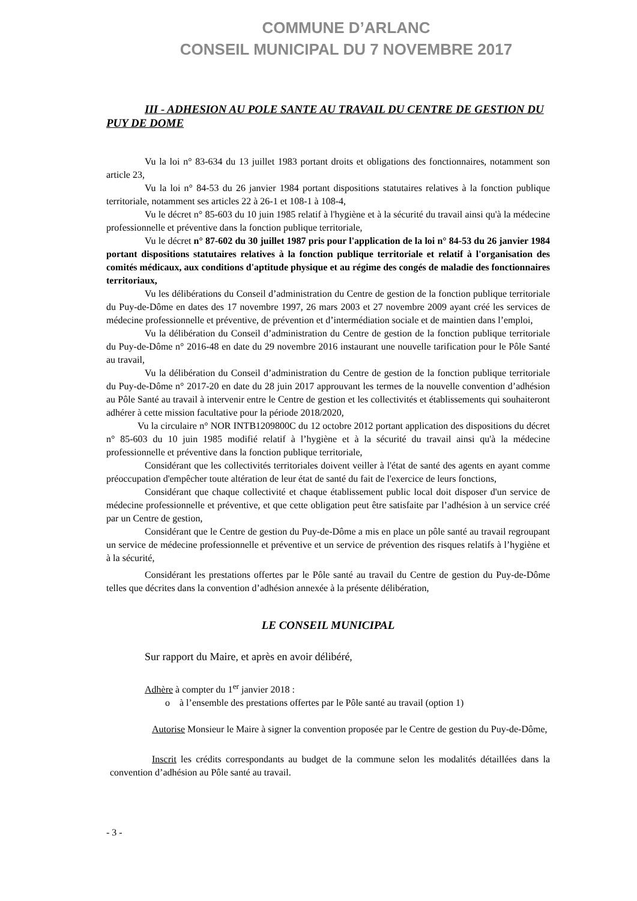COMMUNE D’ARLANC
CONSEIL MUNICIPAL DU 7 NOVEMBRE 2017
III - ADHESION AU POLE SANTE AU TRAVAIL DU CENTRE DE GESTION DU PUY DE DOME
Vu la loi n° 83-634 du 13 juillet 1983 portant droits et obligations des fonctionnaires, notamment son article 23,
Vu la loi n° 84-53 du 26 janvier 1984 portant dispositions statutaires relatives à la fonction publique territoriale, notamment ses articles 22 à 26-1 et 108-1 à 108-4,
Vu le décret n° 85-603 du 10 juin 1985 relatif à l'hygiène et à la sécurité du travail ainsi qu'à la médecine professionnelle et préventive dans la fonction publique territoriale,
Vu le décret n° 87-602 du 30 juillet 1987 pris pour l'application de la loi n° 84-53 du 26 janvier 1984 portant dispositions statutaires relatives à la fonction publique territoriale et relatif à l'organisation des comités médicaux, aux conditions d'aptitude physique et au régime des congés de maladie des fonctionnaires territoriaux,
Vu les délibérations du Conseil d’administration du Centre de gestion de la fonction publique territoriale du Puy-de-Dôme en dates des 17 novembre 1997, 26 mars 2003 et 27 novembre 2009 ayant créé les services de médecine professionnelle et préventive, de prévention et d’intermédiation sociale et de maintien dans l’emploi,
Vu la délibération du Conseil d’administration du Centre de gestion de la fonction publique territoriale du Puy-de-Dôme n° 2016-48 en date du 29 novembre 2016 instaurant une nouvelle tarification pour le Pôle Santé au travail,
Vu la délibération du Conseil d’administration du Centre de gestion de la fonction publique territoriale du Puy-de-Dôme n° 2017-20 en date du 28 juin 2017 approuvant les termes de la nouvelle convention d’adhésion au Pôle Santé au travail à intervenir entre le Centre de gestion et les collectivités et établissements qui souhaiteront adhérer à cette mission facultative pour la période 2018/2020,
Vu la circulaire n° NOR INTB1209800C du 12 octobre 2012 portant application des dispositions du décret n° 85-603 du 10 juin 1985 modifié relatif à l’hygiène et à la sécurité du travail ainsi qu'à la médecine professionnelle et préventive dans la fonction publique territoriale,
Considérant que les collectivités territoriales doivent veiller à l'état de santé des agents en ayant comme préoccupation d'empêcher toute altération de leur état de santé du fait de l'exercice de leurs fonctions,
Considérant que chaque collectivité et chaque établissement public local doit disposer d'un service de médecine professionnelle et préventive, et que cette obligation peut être satisfaite par l’adhésion à un service créé par un Centre de gestion,
Considérant que le Centre de gestion du Puy-de-Dôme a mis en place un pôle santé au travail regroupant un service de médecine professionnelle et préventive et un service de prévention des risques relatifs à l’hygiène et à la sécurité,
Considérant les prestations offertes par le Pôle santé au travail du Centre de gestion du Puy-de-Dôme telles que décrites dans la convention d’adhésion annexée à la présente délibération,
LE CONSEIL MUNICIPAL
Sur rapport du Maire, et après en avoir délibéré,
Adhère à compter du 1<sup>er</sup> janvier 2018 :
o à l’ensemble des prestations offertes par le Pôle santé au travail (option 1)
Autorise Monsieur le Maire à signer la convention proposée par le Centre de gestion du Puy-de-Dôme,
Inscrit les crédits correspondants au budget de la commune selon les modalités détaillées dans la convention d’adhésion au Pôle santé au travail.
- 3 -